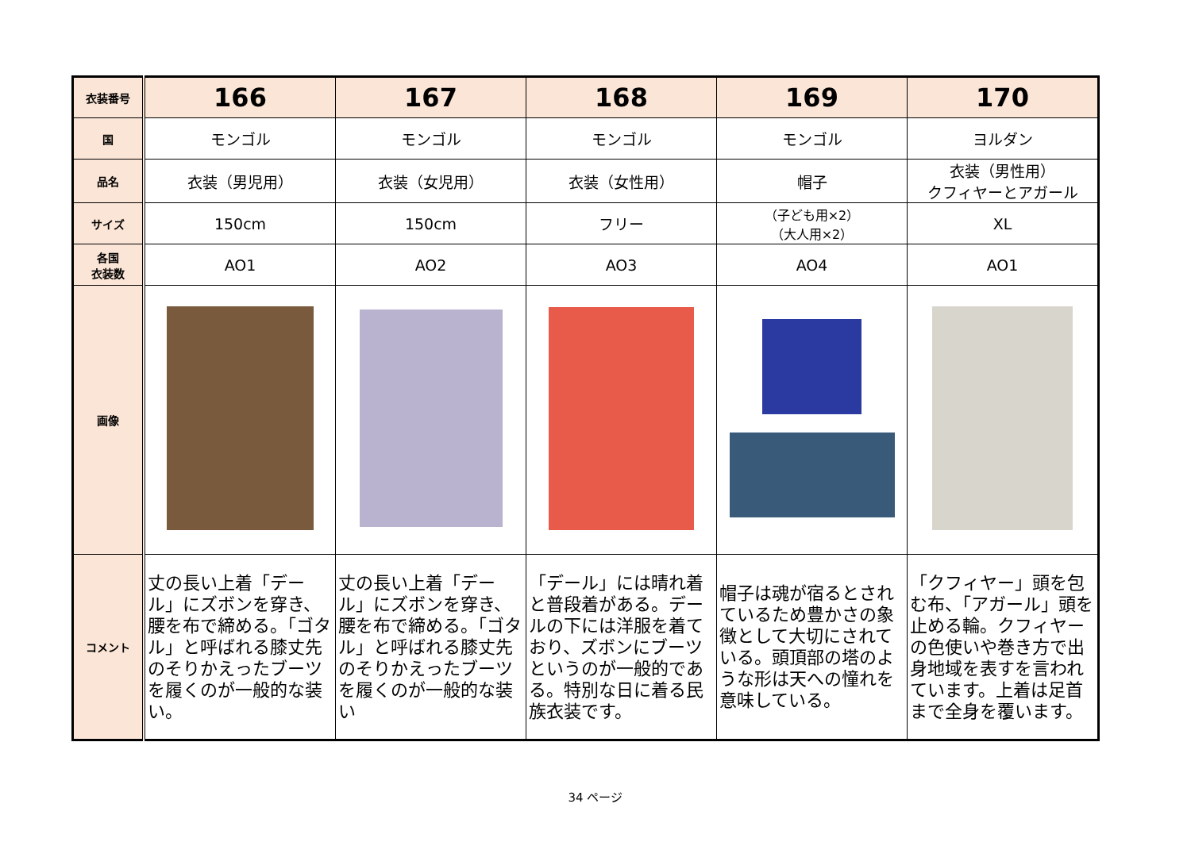| 衣装番号 | 166 | 167 | 168 | 169 | 170 |
| 国 | モンゴル | モンゴル | モンゴル | モンゴル | ヨルダン |
| 品名 | 衣装（男児用） | 衣装（女児用） | 衣装（女性用） | 帽子 | 衣装（男性用） クフィヤーとアガール |
| サイズ | 150cm | 150cm | フリー | （子ども用×2） （大人用×2） | XL |
| 各国 衣装数 | AO1 | AO2 | AO3 | AO4 | AO1 |
| 画像 | | | | | |
| コメント | 丈の長い上着「デール」にズボンを穿き、腰を布で締める。「ゴタル」と呼ばれる膝丈先のそりかえったブーツを履くのが一般的な装い。 | 丈の長い上着「デール」にズボンを穿き、腰を布で締める。「ゴタル」と呼ばれる膝丈先のそりかえったブーツを履くのが一般的な装い | 「デール」には晴れ着と普段着がある。デールの下には洋服を着ており、ズボンにブーツというのが一般的である。特別な日に着る民族衣装です。 | 帽子は魂が宿るとされているため豊かさの象徴として大切にされている。頭頂部の塔のような形は天への憧れを意味している。 | 「クフィヤー」頭を包む布、「アガール」頭を止める輪。クフィヤーの色使いや巻き方で出身地域を表すを言われています。上着は足首まで全身を覆います。 |
34 ページ